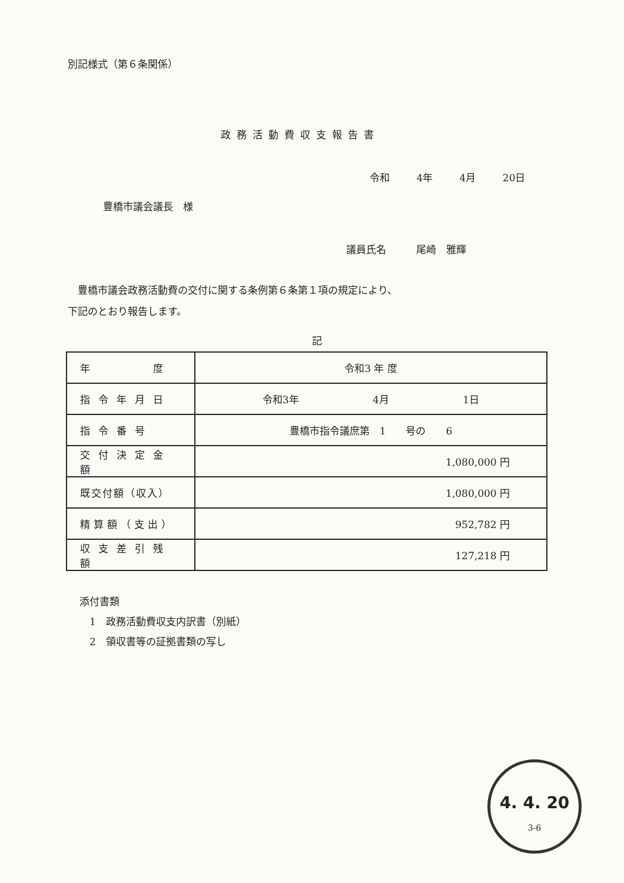別記様式（第６条関係）
政務活動費収支報告書
令和 4年 4月 20日
豊橋市議会議長　様
議員氏名　　　尾崎　雅輝
　豊橋市議会政務活動費の交付に関する条例第６条第１項の規定により、
下記のとおり報告します。
記
| 年 度 | 令和3 年 度 |
| 指令年月日 | 令和3年 4月 1日 |
| 指令番号 | 豊橋市指令議庶第 1 号の 6 |
| 交付決定金額 | 1,080,000 円 |
| 既交付額（収入） | 1,080,000 円 |
| 精算額（支出） | 952,782 円 |
| 収支差引残額 | 127,218 円 |
添付書類
　1　政務活動費収支内訳書（別紙）
　2　領収書等の証拠書類の写し
4. 4. 20
3-6